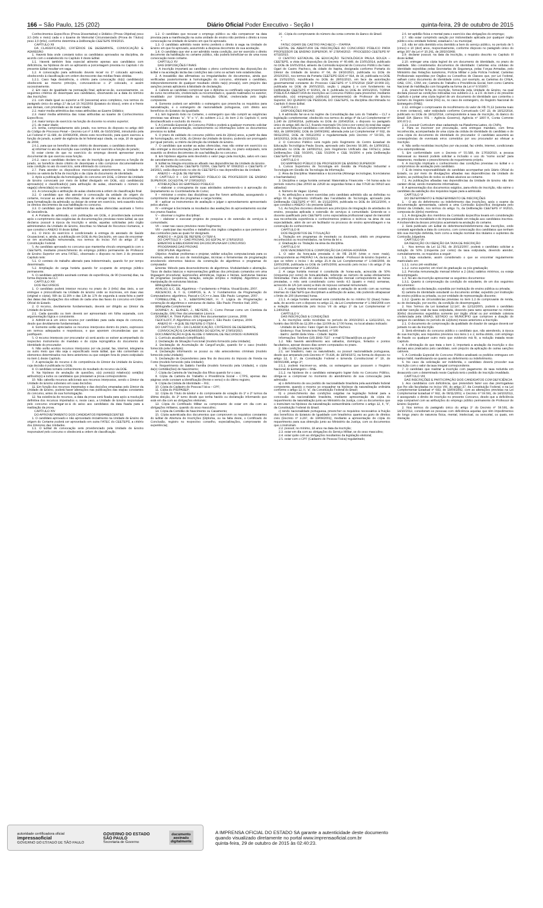166 – São Paulo, 125 (202) Diário Oficial Poder Executivo - Seção I quinta-feira, 29 de outubro de 2015
Conhecimentos Específicos (Prova Dissertativa) e Didático (Prova Objetiva) peso 3,5 (três e meio) cada e o Exame de Memorial Circunstanciado (Prova de Títulos) peso 3,0 (três), conforme determina a Deliberação CEETEPS 009/2015.
CAPÍTULO XII
DA CLASSIFICAÇÃO, CRITÉRIOS DE DESEMPATE, CONVOCAÇÃO E ADMISSÃO
1. Haverá lista onde constará todos os candidatos aprovados na disciplina, de acordo com o estabelecido no Capítulo II deste Edital.
1.1. Haverá também lista especial atinente apenas aos candidatos com deficiência, na hipótese de em se aplicando a porcentagem prevista no Capítulo I do presente Edital resultar em vaga.
1.2. A convocação para admissão deverá recair no 1º colocado aprovado, obedecendo à classificação em ordem decrescente das médias finais obtidas.
1.2.1. Caso haja desistência, o critério para convocação do(s) candidato(s) obedecerá ao mesmo princípio, convocando-se o 2º colocado, e assim sucessivamente.
2. Em caso de igualdade na pontuação final, aplicar-se-ão, sucessivamente, os seguintes critérios de desempate aos candidatos, observando-se a data do término das inscrições:
2.1. com idade igual ou superior a 60 (sessenta) anos completos, nos termos do parágrafo único do artigo 27 da Lei 10.741/2003 (Estatuto do Idoso), entre si e frente aos demais, com prioridade ao de maior idade;
2.2. maior media aritmética das notas atribuídas ao Exame Didático;
2.3. maior media aritmética das notas atribuídas ao Exame de Conhecimentos Específicos;
2.4. maior tempo de exercício na função de docente no ensino superior;
2.5. de maior idade;
2.6. tenha, comprovadamente sido jurado, nos termos do disposto no artigo 440 do Código de Processo Penal – Decreto-Lei nº 3.689, de 03/10/1941, introduzido pela Lei Federal nº 11.689, de 10/08/2008, direito este reconhecido, para quem exerceu a função de jurado, a partir da vigência da lei federal aqui citada, ou seja, 10 de agosto de 2008;
2.6.1. para que se beneficie deste critério de desempate, o candidato deverá:
a) informar no ato da inscrição sua condição de ter exercido a função de jurado;
b) estar ciente de que no exercício do emprego deverá apresentar prova documental de que exerceu essa função.
2.6.2. caso o candidato declare no ato de inscrição que já exerceu a função de jurado, se beneficie deste critério de desempate e não comprove documentalmente esta condição no ato do exercício, será eliminado do concurso.
2.7. Para atender os dispositivos mencionados anteriormente, a Unidade de Ensino se valerá da ficha de inscrição e da cópia do documento de identidade.
3. Após a publicação da homologação do concurso em DOE, o Diretor da Unidade de Ensino convocará por meio de Edital divulgado em DOE, o(s) candidato(s) aprovado(s) e classificado(s) para atribuição de aulas, observado o número de vaga(s) oferecida(s) no certame.
3.1. A convocação e atribuição de aulas obedecerá à ordem de classificação final.
3.2. O candidato que não atender à convocação da unidade de origem do certame, recusar as aulas oferecidas, deixar de entregar todas as documentações para formalização da admissão ou deixar de entrar em exercício, terá exaurido todos os direitos decorrentes da sua habilitação no concurso.
3.3. O candidato que declinar totalmente das aulas oferecidas assinará o Termo de Desistência.
4. A Portaria de admissão, com publicação em DOE, é providenciada somente após o cumprimento das exigências de documentações previstas neste Edital, as que declarou possuir à época da inscrição e ainda, aquelas solicitadas pelo órgão administrativo da Unidade de Ensino, descritas no Manual de Recursos Humanos, e que constitui o ANEXO III deste Edital.
4.1. O início do exercício é condicionado à entrega do atestado de Saúde Ocupacional, e, ainda, a publicação em DOE do Ato Decisório, em caso de encontrar-se em acumulação remunerada, nos termos do inciso XVI do artigo 37 da Constituição Federal.
5. Ao candidato aprovado no concurso que mantenha vínculo empregatício com o CEETEPS, mediante preenchimento do emprego público permanente de Professor de Ensino Superior em uma FATEC, observado o disposto no item 3 do presente Capítulo terá:
5.1. O contrato de trabalho alterado para indeterminado, quando for por tempo determinado.
5.2. Ampliação de carga horária quando for ocupante de emprego público permanente.
6. O candidato admitido assinará contrato de experiência, de 90 (noventa) dias, na forma disposta na CLT.
CAPÍTULO XIII
DOS RECURSOS
1. O candidato poderá interpor recurso no prazo de 3 (três) dias úteis, a ser entregue e protocolizado na Unidade de Ensino onde se inscreveu, em duas vias (original e cópia), 08h às 11:30h e das 13h às 17h de segunda à sexta-feira a partir das datas das divulgações dos editais de cada uma das fases do concurso em Diário Oficial do Estado.
2. O recurso, devidamente fundamentado, deverá ser dirigido ao Diretor da Unidade de Ensino.
2.1. Cada questão ou item deverá ser apresentado em folha separada, com argumentação lógica e consistente.
3. Admitir-se-á um único recurso por candidato para cada etapa do concurso, desde que devidamente fundamentado.
4. Somente serão apreciados os recursos interpostos dentro do prazo, expressos em termos adequados e respeitosos, e que apontem circunstâncias que os justifiquem.
5. O recurso interposto por procurador só será aceito se estiver acompanhado do respectivo instrumento de mandato e de cópia reprográfica do documento de identidade do procurador.
6. Não serão aceitos recursos interpostos por via postal, fax, internet, telegrama ou outro meio que não seja o especificado neste Edital, que não contenham os elementos determinados nos itens anteriores ou que estejam fora do prazo estipulado no item 1 deste Capítulo.
7. A apreciação do recurso é de competência do Diretor da Unidade de Ensino, cuja decisão é publicada no DOE.
8. O candidato tomará conhecimento do resultado do recurso via DOE.
9. Na hipótese de anulação de questões, o(s) ponto(s) relativo(s) será(ão) atribuído(s) a todos os candidatos que prestaram a prova correspondente.
10. Não caberão recursos adicionais aos recursos interpostos, sendo o Diretor da Unidade de Ensino soberano em suas decisões.
11. Em função dos recursos impetrados e das decisões emanadas pelo Diretor da Unidade de Ensino, poderá haver alterações nas publicações das etapas constantes do concurso, antes de sua homologação.
12. Na existência de recursos, a data da prova será fixada para após a resolução definitiva dos recursos impetrados e, neste caso, a Unidade de Ensino responsável pelo concurso encarregar-se-á do aviso aos candidatos da data fixada para a realização da prova.
CAPÍTULO XIV
DO APROVEITAMENTO DOS CANDIDATOS REMANESCENTES
1. O candidato aprovado e não aproveitado inicialmente na Unidade de Ensino de origem do Certame poderá ser aproveitado em outra FATEC do CEETEPS, a critério dos Diretores das Unidades.
1.1. O Edital de convocação será providenciado pela Unidade de Ensino responsável pelo concurso e obedecerá a ordem de classificação.
1.2. O candidato que recusar o emprego público ou não comparecer na data prevista para a manifestação na outra unidade de ensino não perderá o direito à nova convocação na Unidade de Ensino em que foi aprovado.
1.3. O candidato admitido neste termo perderá o direito à vaga na Unidade de Ensino em que foi aprovado, assumindo a despesa decorrente de sua aceitação.
1.4. O candidato que vier a ser admitido nesta condição, por ter exercido o direito decorrente da habilitação no certame público, não poderá beneficiar-se de uma nova convocação neste certame.
CAPÍTULO XV
DAS DISPOSIÇÕES FINAIS
1. A inscrição importará ao candidato o pleno conhecimento das disposições do Edital e na aceitação tácita das condições tais como se acham nele estabelecidas.
2. A inexatidão das afirmativas ou irregularidades de documentos, ainda que verificadas posteriormente à homologação do concurso, eliminará o candidato, independentemente de qualquer resultado obtido na(s) prova(s), sem prejuízo das sanções penais aplicáveis à falsidade de declaração.
3. Caberá ao candidato comprovar que o diploma ou certificado seja proveniente de curso reconhecido, credenciado ou recomendado e, quando realizados no exterior, revalidado por Universidade ou Instituição Oficial, credenciada pelo órgão competente.
4. Somente poderá ser admitido o estrangeiro que preencha os requisitos para naturalização, e o estrangeiro de nacionalidade portuguesa, com direito aos benefícios do Estatuto da Igualdade.
4.1. Em logrando êxito no Certame, o estrangeiro que não cumprir as exigências previstas nas alíneas “a”, “b” e “c”, do subitem 2.1.2, do item 2 do Capítulo V, será desclassificado e excluído do mesmo.
5. A Comissão Especial de Concurso Público poderá a qualquer momento solicitar ao candidato a apresentação, esclarecimento ou informações sobre os documentos previstos no Edital.
6. O prazo de validade do concurso público será de 2(dois) anos, a partir da data de homologação, em DOE, do Diretor da Unidade de Ensino, podendo ser prorrogado por igual período, a critério da Direção da Unidade de Ensino.
7. O candidato que aceitar as aulas oferecidas, mas não entrar em exercício ou não entregar a documentação para formalizar a admissão, no prazo estipulado, terá exaurido os direitos decorrentes de sua habilitação no concurso.
8. Em hipótese alguma será devolvido o valor pago pela inscrição, salvo em caso de cancelamento do concurso.
9. Edital na íntegra encontra-se afixado nas dependências da Unidade de Ensino.
10. As Deliberações CEETEPS-7/2006, CEETEPS Nº 009/2015 e CEETEPS nº 24/2015, estão disponíveis no site do CEETEPS e nas dependências da Unidade.
ANEXO I – A QUE SE REFERE
O CAPÍTULO II – DO EMPREGO PÚBLICO DE PROFESSOR DE ENSINO SUPERIOR, DO EDITAL Nº 278/03/2015
ATRIBUIÇÕES DO EMPREGO PÚBLICO
I – elaborar o cronograma de suas atividades submetendo-o à aprovação do Departamento ou Coordenadoria de Curso;
II – ministrar o ensino das disciplinas que lhe forem atribuídas, assegurando o cumprimento integral dos programas e carga horária;
III – aplicar os instrumentos de avaliação e julgar o aproveitamento apresentado pelos alunos;
IV – entregar à Secretaria os resultados das avaliações do aproveitamento escolar nos prazos fixados;
V – observar o regime disciplinar;
VI – elaborar e executar projetos de pesquisa e de extensão de serviços à comunidade;
VII – votar nas casos previstos neste Regimento;
VIII – participar das reuniões e trabalhos dos órgãos colegiados a que pertencer e das comissões para as quais for designado.
ANEXO II – A QUE SE REFERE O ITEM 4,
DO CAPÍTULO X – DAS PROVAS, DO EDITAL Nº 278/03/2015
EMENTAS E BIBLIOGRAFIAS DA DISCIPLINA EM CONCURSO.
PROGRAMAS DAS PROVAS
DISCIPLINA: Algoritmos
Objetivo: Analisar problemas e projetar, validar soluções computacionais para os mesmos, através do uso de metodologias, técnicas e ferramentas de programação envolvendo elementos básicos da construção de algoritmos e programas de computador.
Ementa: Método para desenvolvimento de algoritmos. Modularidade e abstração. Tipos de dados básicos e representações gráficas dos principais comandos em uma linguagem procedural. Expressões aritméticas, lógicas e literais. Estruturas básicas de programas (seqüência, iteração, seleção simples e múltipla). Algoritmos para manipulação de estruturas básicas.
Bibliografia Básica:
ARAUJO, E C. DE. Algoritmos – Fundamento e Prática. Visual Books, 2007.
ASCENCIO, A. F. G, CAMPOS, E. A. V. Fundamentos da Programação de Computadores: algoritmos, Pascal e C/C++ e Java. São Paulo: Longman, 2007.
FORBELLONE, L. V., EBERSPACHER, H. F. Lógica de Programação: a construção de algoritmos e estruturas de dados. São Paulo: Prentice Hall, 2005.
Bibliografia Complementar:
DOWNEY, A., ELKNER, J., MEYERS, C. Como Pensar como um Cientista da Computação, GNU free documentation Licence.
DOWNEY, A. Think Python. GNU free documentation License, 2008.
FEOFILOFF, P. Algoritmos em Linguagem C. São Paulo: Campus, 2009.
ANEXO III – A QUE SE REFERE O ITEM 4,
DO CAPÍTULO XII – DA CLASSIFICAÇÃO, CRITÉRIOS DE DESEMPATE,
CONVOCAÇÃO E DA ADMISSÃO DO EDITAL Nº 278/03/2015
DOCUMENTAÇÃO A QUE ALUDE O MANUAL DE RECURSOS HUMANOS
1. Currículo atualizado (simplificado);
2. Declaração de Situação Funcional (modelo fornecido pela Unidade);
3. Declaração de Acumulação de Cargo/Função, quando for o caso (modelo fornecido pela Unidade);
4. Declaração informando se possui ou não antecedentes criminais (modelo fornecido pela Unidade);
5. Declaração de Dependentes para fins de desconto do Imposto de Renda na Fonte (modelo fornecido pela Unidade);
6. Requerimento de Salário Família (modelo fornecido pela Unidade), e cópia da(s) Certidão(ões) de Nascimento;
7. Cópia da Carteira de Vacinação dos filhos quando for o caso;
8. Cópia da Carteira de Trabalho e Previdência Social – CTPS, apenas das páginas onde constam a identificação (frente e verso) e do último registro;
9. Cópia da Cédula de Identidade – RG;
10. Cópia do Cadastro de Pessoa Física – CPF;
11. Cópia do PIS/PASEP;
12. Cópia do Título de Eleitor e do comprovante de votação do 1º e 2º turnos da última eleição, do 2º turno desde que tenha havido ou declaração informando que está em dia com as obrigações eleitorais;
13. Cópia do Certificado Militar ou comprovante de estar em dia com as obrigações militares, quando do sexo masculino;
14. Cópia da Certidão de Nascimento ou Casamento;
15. Cópia autenticada dos documentos que comprovem os requisitos constantes do Edital de Abertura de Inscrições (Diploma, ou na falta deste, o Certificado de Conclusão, registro no respectivo conselho, especializações, comprovante de experiência);
16 . Cópia do comprovante do número da conta corrente do Banco do Brasil.
*
*
FATEC OGARI DE CASTRO PACHECO – ITAPIRA
EDITAL DE ABERTURA DE INSCRIÇÕES AO CONCURSO PÚBLICO PARA PROFESSOR DE ENSINO SUPERIOR, Nº 278/04/2015 - PROCESSO CEETEPS Nº 4753/2015.
O CENTRO ESTADUAL DE EDUCAÇÃO TECNOLÓGICA PAULA SOUZA – CEETEPS, a vista das disposições do Decreto nº 60.449, de 15/05/2014, publicado no DOE de 16/05/2014, através da Comissão Especial de Concurso Público da Fatec Ogari de Castro Pacheco, da cidade de Itapira, designada conforme Portaria do Diretor da Unidade de Ensino nº 04, de 19/10/2015, publicada no DOE de 20/10/2015, nos termos da Portaria CEETEPS-GDS nº 914, de 14, publicada no DOE de 15/01/2015, republicada no DOE de 28/01/2015, em face da autorização governamental constante do Processo CEETEPS nº 5.976/2014 (SGP-10.908-15), publicada no DOE de 26/05/2015, seção I, página 1 e com fundamento na Deliberação CEETEPS nº 9/2015, de 9, publicada no DOE de 10/01/2015, TORNA PÚBLICA A ABERTURA de inscrições ao Concurso Público para preencher, mediante admissão, o(s) emprego(s) público(s) permanente(s) de Professor de Ensino Superior, DO QUADRO DE PESSOAL DO CEETEPS, na disciplina discriminada no Capítulo II deste Edital.
CAPÍTULO I
DISPOSIÇÕES INICIAIS
1. A admissão far-se-á no regime da Consolidação das Leis do Trabalho – CLT e legislação complementar, obedecido nos termos do artigo 4º da Lei Complementar nº 1.240 de 22/04/2014, publicada no DOE de 23/04/2014, o disposto no parágrafo único do artigo 445 da CLT, ficando reservado 5% (cinco por cento) do total das vagas a ser preenchida por candidatos com deficiência, nos termos da Lei Complementar nº 683, de 18/09/1992, DOE de 19/09/1992, alterada pela Lei Complementar nº 932, de 08/11/2002, DOE de 09/11/2002 e regulamentada pelo Decreto nº 59.591, de 14/10/2013, DOE de 15/10/2013.
2. O Concurso Público será regido pelo Regimento do Centro Estadual de Educação Tecnológica Paula Souza, aprovado pelo Decreto 58.385, de 13/09/2012, publicado no DOE de 14/09/2012, pelo Regimento Unificado das FATECs; pelas Deliberações CEE 50/2005, CEE 55/2006 e CEE 56/2006 e pela Deliberação CEETEPS nº 9/2015.
CAPÍTULO II
DO EMPREGO PÚBLICO DE PROFESSOR DE ENSINO SUPERIOR
1. Cursos Superiores de Tecnologia em Gestão da Produção Industrial e Tecnologia em Gestão da Tecnologia da Informação.
2. Área da Disciplina: Matemática e Economia (Abrange tecnologias, licenciaturas e bacharelados)
3. Disciplina e carga horária semanal: Matemática Financeira – 04 horas-aula no período noturno (das 20h50 às 22h30 às segundas-feiras e das 07h30 às 09h10 aos sábados)
4. Número de Vagas: 1(uma).
5. As atribuições a serem exercidas pelo candidato admitido são as definidas no artigo 65 do Regimento Unificado das Faculdades de Tecnologia, aprovado pela Deliberação CEETEPS nº 007, de 15/12/2006, publicada no DOE de 19/12/2006, e que constitui o ANEXO I do presente Edital.
5.1. As funções docentes obedecem aos princípios de integração de atividades de ensino, pesquisa aplicada e extensão de serviços à comunidade. Entende-se o docente qualificado pelo CEETEPS como especialista profissional capaz de transmitir sua reconhecida experiência e conhecimentos práticos e teóricos na área de sua especialidade, além de ser um facilitador no processo de ensino aprendizagem e na construção do conhecimento.
CAPÍTULO III
DOS REQUISITOS DE TITULAÇÃO
1. Titulação em programas de mestrado ou doutorado, obtido em programas reconhecidos ou recomendados, na forma da lei e;
2. Graduação ou Titulação na área da disciplina.
CAPÍTULO IV
DOS VENCIMENTOS E COMPOSIÇÃO DA CARGA-HORÁRIA
1. O valor da hora-aula prestada é de R$ 29,00 (vinte e nove reais), correspondente ao PADRÃO I-A, da Escala Salarial - Professor de Ensino Superior, a que se refere o inciso I do artigo 25-A da Lei Complementar nº 1.044/2008, de 13/05/2008, publicada no DOE de 14/05/2008, acrescido pelo inciso I do artigo 2º da Lei Complementar nº 1.240/2014.
2. A carga horária mensal é constituída de horas-aula, acrescida de 50% (cinquenta por cento) de hora-atividade, referente ao número de aulas efetivamente ministradas. Para efeito de cálculo da retribuição mensal correspondente às horas prestadas, o mês será considerado como tendo 4,5 (quatro e meio) semanas, acrescido de 1/6 (um sexto) a título de repouso semanal remunerado.
2.1. A carga horária mensal estará sujeita a variação de acordo com as normas internas do CEETEPS que disciplinam a atribuição de aulas, não podendo ultrapassar o limite de 200 (duzentas) horas.
2.1.1. A carga horária semanal será constituída de no mínimo 02 (duas) horas-aula, de acordo com o disposto no artigo 22, da Lei Complementar nº 1.044/2008 com a redação estabelecida pelo Inciso VII do artigo 1º da Lei Complementar nº 1.240/2014.
CAPÍTULO V
DAS INSCRIÇÕES E CONDIÇÕES
1. As inscrições serão recebidas no período de 30/10/2015 a 13/11/2015, no horário das 08:00h às 11:30h e das 13:00h às 17:00 horas, no local abaixo indicado:
- Unidade de Ensino: Fatec Ogari de Castro Pacheco
- Endereço: Rua Tereza Iera Paoletti, nº 590
- Bairro: Jardim Bela Vista – Cidade: Itapira
Informações: Telefone (19) 3843-7537 - e-mail f278acad@cps.sp.gov.br
1.2. Não haverá atendimento aos sábados, domingos, feriados e pontos facultativos, apesar desses dias serem computados no prazo.
2. São condições para inscrição:
2.1. ser brasileiro, nato ou naturalizado, ou possuir nacionalidade portuguesa, desde que amparado pelo Decreto nº 70.436, de 18/04/1972, na forma do disposto no artigo 12, § 1º, da Constituição Federal e Emenda Constitucional nº 19, de 04/06/1998, artigo 3º;
2.1.1. poderá inscrever-se, ainda, os estrangeiros que possuem o Registro Nacional de Estrangeiro – RNE.
2.1.2. na hipótese de o candidato estrangeiro lograr êxito no Concurso Público, obriga-se a comprovar no momento do atendimento de sua convocação para admissão:
a) o deferimento de seu pedido de nacionalidade brasileira pela autoridade federal competente, quando o mesmo se enquadrar na hipótese da naturalização ordinária conforme o artigo 12, II, “a”, da Constituição Federal do Brasil;
b) o preenchimento das condições exigidas na legislação federal para a concessão da nacionalidade brasileira, mediante apresentação da cópia do requerimento da naturalização junto ao Ministério da Justiça, com os documentos que o instruíram na hipótese da naturalização extraordinária conforme o artigo 12, II, “b”, da Constituição Federal do Brasil.
c) tendo nacionalidade portuguesa, preencher os requisitos necessários à fruição dos benefícios do Estatuto de Igualdade com brasileiros quanto ao gozo de direitos civis (Decreto nº 3.297, de 19/09/2001), mediante a apresentação de cópia do requerimento para sua obtenção junto ao Ministério da Justiça, com os documentos que o instruíram.
2.2. possuir, no mínimo, 18 anos na data da inscrição;
2.3. estar em dia com as obrigações do Serviço Militar, se do sexo masculino;
2.4. estar quite com as obrigações resultantes da legislação eleitoral;
2.5. estar com o CPF (Cadastro de Pessoa Física) regularizado;
2.6. ter aptidão física e mental para o exercício das obrigações do emprego;
2.7. não estar cumprindo sanção por inidoneidade aplicada por qualquer órgão público e/ou entidade federal, estadual e / ou municipal;
2.8. não ter sido demitido e/ou demitido a bem do serviço público, no período de 5 (cinco) e 10 (dez) anos, respectivamente, conforme disposto no parágrafo único do artigo 307 da Lei nº 10.261, de 28/10/1968;
2.9. declarar possuir, na data da inscrição, o requisito descrito no Capítulo III deste Edital;
2.10. entregar uma cópia legível de um documento de identidade, no prazo de validade. São considerados documentos de identidade: Carteiras e/ou cédulas de identidade expedidas pelas Secretarias de Segurança, pelas Forças Armadas, pelo Ministério das Relações Exteriores, Polícia Militar e pela Polícia Federal; Carteiras Profissionais expedidas por Órgãos ou Conselhos de Classes que, por Lei Federal, valham como documento de identidade como, por exemplo, as Carteiras do CREA, OAB, CRC, CRM, etc; Carteira de Trabalho e Previdência Social, bem como Carteira Nacional de Habilitação com fotografia na forma da Lei nº 9.503/97;
2.11. preencher ficha de inscrição, fornecida pela Unidade de Ensino, na qual declara possuir as condições indicadas nos subitens 2.1. a 2.9. do item 2 do presente Capítulo e juntar uma cópia legível de um documento de identidade que contenha o número do Registro Geral (RG) ou, no caso de estrangeiro, do Registro Nacional de Estrangeiro (RNE);
2.12. entregar o comprovante de recolhimento do valor de R$ 70,13 (setenta reais e treze centavos), valor estipulado conforme Comunicado CAT 23, de 18/12/2014, publicado no DOE de 19/12/2014, correspondente à taxa de inscrição, do Banco do Brasil S/A (Banco 001 – Agência Governo), Agência nº 1897-X, Conta Corrente 100.872-2.
2.13. possuir Curriculum vitae cadastrado na Plataforma Lattes, do CNPq.
3. Para se inscrever por procuração, será entregue mandato, com firma reconhecida, acompanhada de uma cópia da cédula de identidade do candidato e de uma cópia do documento de identidade do procurador. O candidato assumirá as consequências de eventuais erros cometidos por seu procurador ao efetuar a inscrição.
4. Não serão recebidas inscrições por via postal, fac-símile, internet, condicionais e/ou extemporâneas.
5. Em conformidade com o Decreto nº 55.588, de 17/03/2010, a pessoa transexual ou travesti poderá solicitar a inclusão e uso do “nome social” para tratamento, mediante o preenchimento de requerimento próprio.
6. A inscrição implicará o conhecimento das condições previstas no Edital e o compromisso de aceitação pelo candidato.
7. É de inteira responsabilidade do candidato acompanhar pelo Diário Oficial do Estado, ou por meio de divulgações afixadas nas dependências da Unidade de Ensino, as publicações de todos os editais alusivos ao certame.
7.1. As publicações afixadas nas dependências da Unidade de Ensino não têm caráter oficial, sendo meramente informativas.
8. A apresentação dos documentos exigidos, para efeito de inscrição, não exime o candidato da satisfação dos requisitos legais para a admissão.
CAPÍTULO VI
DO DEFERIMENTO E INDEFERIMENTO DE INSCRIÇÕES
1. - O ato do deferimento ou indeferimento das inscrições, após o exame da documentação apresentada, caberá a uma Comissão Específica designada pelo Diretor da Unidade, nos termos do artigo 7o, da Deliberação CEETEPS nº 9/2015, composta de 3(três) membros.
1.1. A designação dos membros da Comissão Especifica levará em consideração os princípios de moralidade e de impessoalidade em relação aos candidatos inscritos. A inobservância desses princípios acarretará na anulação do certame.
2. Será publicado um Edital de deferimento/indeferimento das inscrições, onde constará agendada a data do concurso, com convocação dos candidatos que tenham tido sua inscrição deferida, bem como a relação nominal dos titulares e suplentes da Comissão Julgadora.
CAPÍTULO VII
DA REDUÇÃO OU ISENÇÃO DA TAXA DE INSCRIÇÃO
1. - Nos termos da Lei 12.782, de 20/12/2007, poderá o candidato solicitar a redução de 50% (cinquenta por cento) da taxa estipulada, devendo atender, cumulativamente, os requisitos a seguir:
1.1. Seja estudante, assim considerado o que se encontrar regularmente matriculado em:
1.1.1. curso pré-vestibular;
1.1.2. curso superior, em nível de graduação ou pós-graduação;
1.2. Perceba remuneração mensal inferior a 2 (dois) salários mínimos, ou esteja desempregado.
1.3. No ato da inscrição apresentar os seguintes documentos:
1.3.1. Quanto à comprovação da condição de estudante, de um dos seguintes documentos:
a) certidão ou declaração, expedida por instituição de ensino pública ou privada;
b) carteira de identidade estudantil ou documento similar, expedido por instituição de ensino pública ou privada, ou por entidade de representação discente;
1.3.2. Quanto às circunstâncias previstas no item 1.2 de comprovante de renda, ou de declaração, por escrito, da condição de desempregado.
2. Nos Termos da Lei Estadual 12.147, de 12/12/2005, poderá o candidato solicitar isenção total da taxa estipulada, devendo para tanto apresentar no mínimo 3(três) documentos expedidos somente por órgão oficial ou por entidade coletora credenciada pela UNIÃO, ESTADO ou MUNICÍPIO que comprove a doação de sangue do candidato no período de 12(doze) meses anteriores a inscrição.
2.1. O documento de comprovação da qualidade de doador de sangue deverá ser juntado no ato da inscrição.
3. Será eliminado do concurso público o candidato que, não atendendo, à época de sua inscrição, aos requisitos previstos nos itens 1 e 2, tenha obtido, com emprego de fraude ou qualquer outro meio que evidencie má fé, a redução tratada neste Capítulo.
4. A eliminação de que trata o item 3, importará a anulação da inscrição e dos demais atos praticados pelo candidato, sem prejuízo da aplicação de outras sanções cabíveis.
5. A Comissão Especial de Concurso Público analisará os pedidos entregues em tempo hábil, manifestando-se quanto ao deferimento ou indeferimento.
6. No caso da solicitação ser indeferida, o candidato deverá proceder sua inscrição com o valor da taxa integral correspondente.
7. O candidato que realizar a inscrição com pagamento de taxa reduzida em desacordo com o determinado neste Capítulo terá o pedido de inscrição invalidado.
CAPÍTULO VIII
DAS INSCRIÇÕES E PARTICIPAÇÃO DOS CANDIDATOS COM DEFICIÊNCIA
1. Aos candidatos com deficiência, que pretendem fazer uso das prerrogativas que lhe são facultadas no inciso VIII, do artigo 37, da Constituição Federal, e na Lei Complementar Estadual nº 683, de 18/09/1992, com as alterações previstas na Lei Complementar Estadual nº 932, de 08/11/2002, e Decreto nº 59.591, de 14/10/2013, é assegurado o direito de inscrição no presente Concurso, desde que a deficiência seja compatível com as atribuições do emprego público permanente de Professor de Ensino Superior.
2. Nos termos do parágrafo único do artigo 1º do Decreto nº 59.591, de 14/10/2013, consideram-se pessoas com deficiência aquelas que têm impedimentos de longo prazo de natureza física, mental, intelectual, ou sensorial, os quais, em interação
autoridade certificadora oficial
impressaoficial
GOVERNO DO ESTADO DE SÃO PAULO GOVERNO DO ESTADO
SÃO PAULO
Secretaria de Governo documento
assinado
digitalmente
A IMPRENSA OFICIAL DO ESTADO SA garante a autenticidade deste documento
quando visualizado diretamente no portal www.imprensaoficial.com.br
quinta-feira, 29 de outubro de 2015 às 02:40:23.